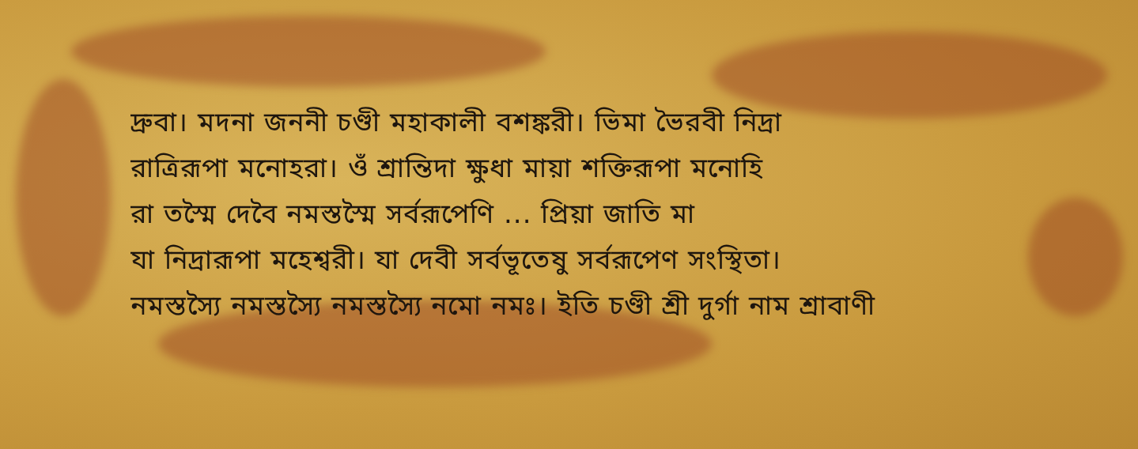দ্রুবা। মদনা জননী চণ্ডী মহাকালী বশঙ্করী। ভিমা ভৈরবী নিদ্রা
রাত্রিরূপা মনোহরা। ওঁ শ্রান্তিদা ক্ষুধা মায়া শক্তিরূপা মনোহি
রা তস্মৈ দেবৈ নমস্তস্মৈ সর্বরূপেণি ... প্রিয়া জাতি মা
যা নিদ্রারূপা মহেশ্বরী। যা দেবী সর্বভূতেষু সর্বরূপেণ সংস্থিতা।
নমস্তস্যৈ নমস্তস্যৈ নমস্তস্যৈ নমো নমঃ। ইতি চণ্ডী শ্রী দুর্গা নাম শ্রাবাণী